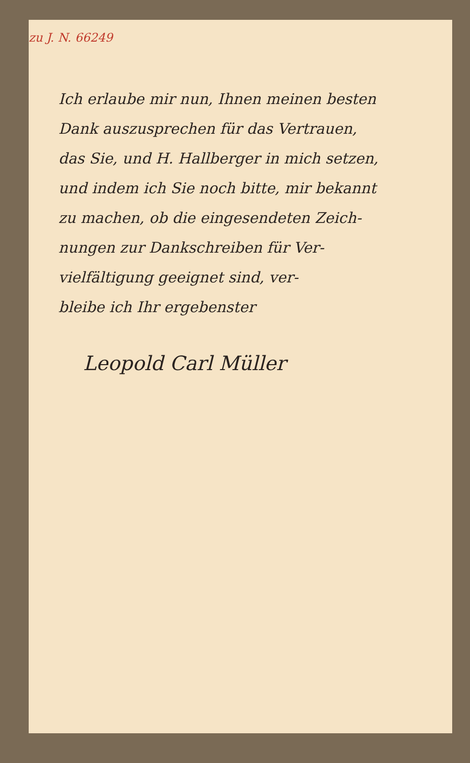zu J. N. 66249
Ich erlaube mir nun, Ihnen meinen besten
Dank auszusprechen für das Vertrauen,
das Sie, und H. Hallberger in mich setzen,
und indem ich Sie noch bitte, mir bekannt
zu machen, ob die eingesendeten Zeich-
nungen zur Dankschreiben für Ver-
vielfältigung geeignet sind, ver-
bleibe ich Ihr ergebenster
Leopold Carl Müller